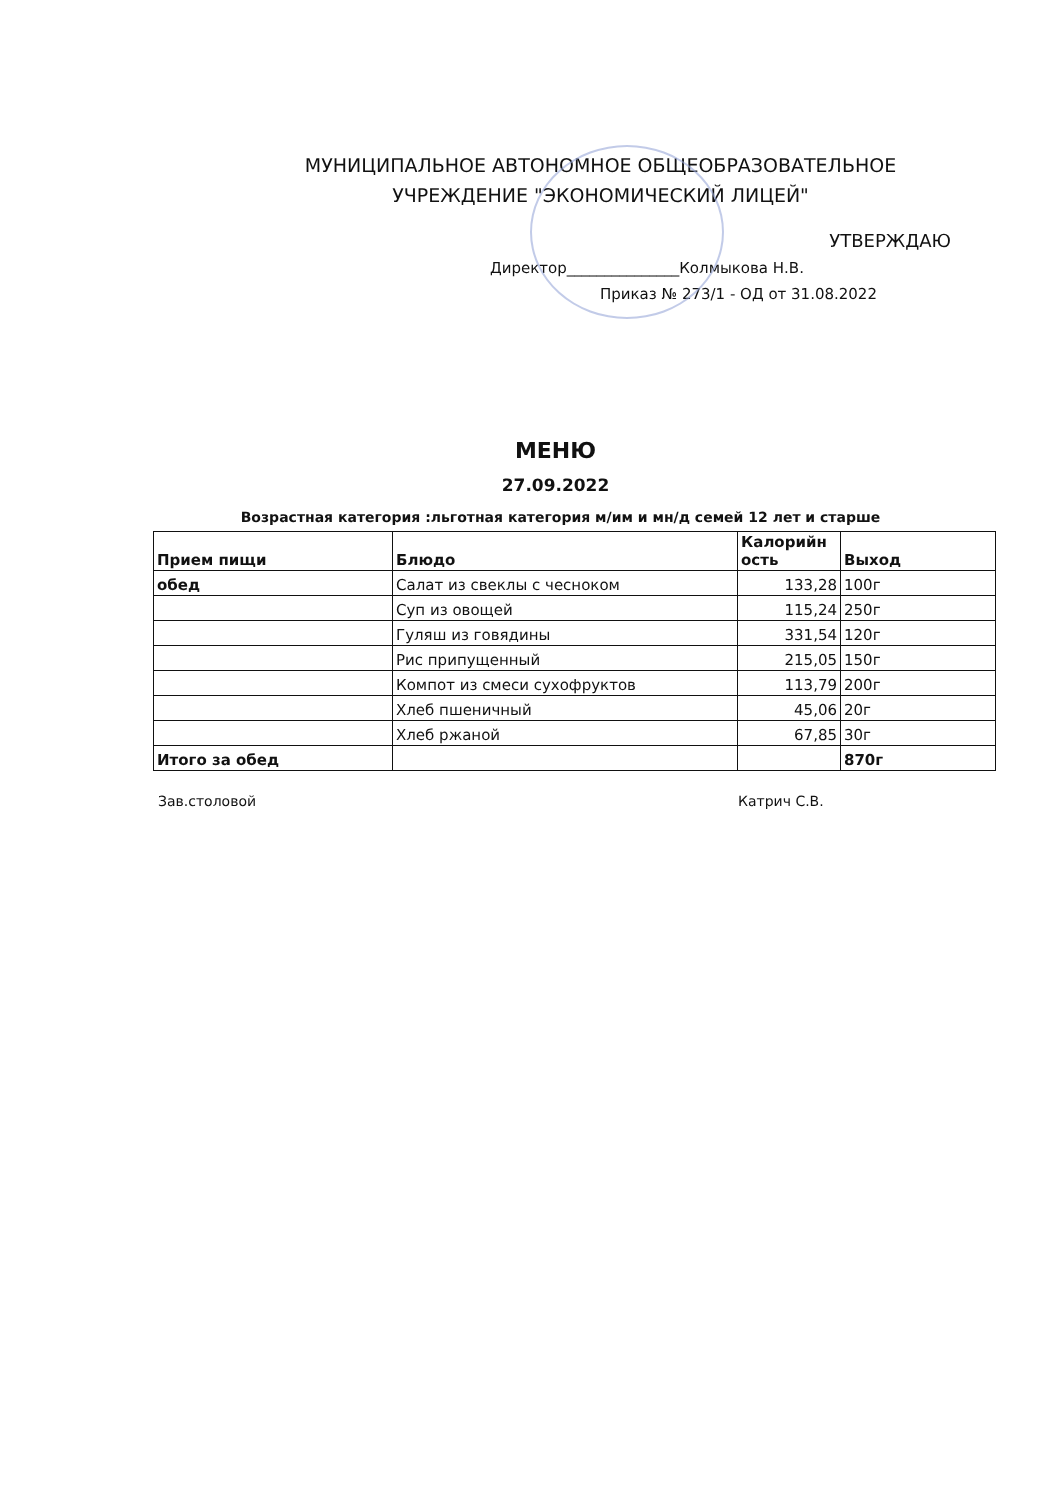МУНИЦИПАЛЬНОЕ АВТОНОМНОЕ ОБЩЕОБРАЗОВАТЕЛЬНОЕ
УЧРЕЖДЕНИЕ "ЭКОНОМИЧЕСКИЙ ЛИЦЕЙ"
УТВЕРЖДАЮ
Директор_______________Колмыкова Н.В.
Приказ № 273/1 - ОД от 31.08.2022
МЕНЮ
27.09.2022
Возрастная категория :льготная категория м/им и мн/д семей 12 лет и старше
| Прием пищи | Блюдо | Калорийн ость | Выход |
| --- | --- | --- | --- |
| обед | Салат из свеклы с чесноком | 133,28 | 100г |
| | Суп из овощей | 115,24 | 250г |
| | Гуляш из говядины | 331,54 | 120г |
| | Рис припущенный | 215,05 | 150г |
| | Компот из смеси сухофруктов | 113,79 | 200г |
| | Хлеб пшеничный | 45,06 | 20г |
| | Хлеб ржаной | 67,85 | 30г |
| Итого за обед | | | 870г |
Зав.столовой Катрич С.В.